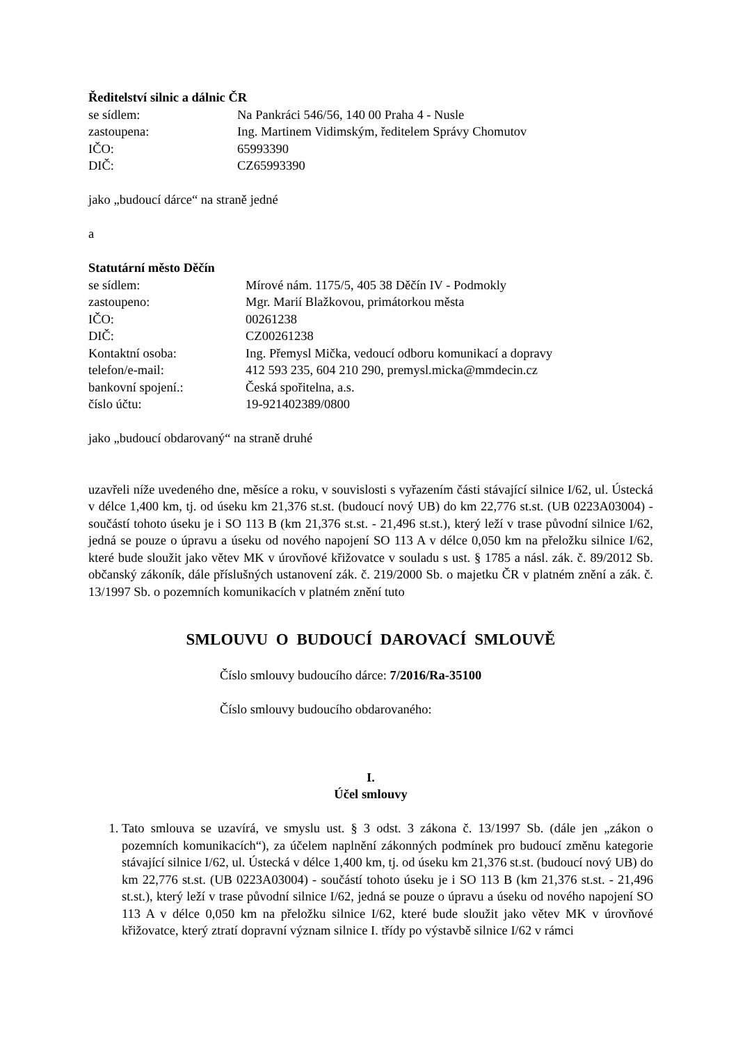Ředitelství silnic a dálnic ČR
se sídlem: Na Pankráci 546/56, 140 00 Praha 4 - Nusle
zastoupena: Ing. Martinem Vidimským, ředitelem Správy Chomutov
IČO: 65993390
DIČ: CZ65993390
jako „budoucí dárce“ na straně jedné
a
Statutární město Děčín
se sídlem: Mírové nám. 1175/5, 405 38 Děčín IV - Podmokly
zastoupeno: Mgr. Marií Blažkovou, primátorkou města
IČO: 00261238
DIČ: CZ00261238
Kontaktní osoba: Ing. Přemysl Mička, vedoucí odboru komunikací a dopravy
telefon/e-mail: 412 593 235, 604 210 290, premysl.micka@mmdecin.cz
bankovní spojení.: Česká spořitelna, a.s.
číslo účtu: 19-921402389/0800
jako „budoucí obdarovaný“ na straně druhé
uzavřeli níže uvedeného dne, měsíce a roku, v souvislosti s vyřazením části stávající silnice I/62, ul. Ústecká v délce 1,400 km, tj. od úseku km 21,376 st.st. (budoucí nový UB) do km 22,776 st.st. (UB 0223A03004) - součástí tohoto úseku je i SO 113 B (km 21,376 st.st. - 21,496 st.st.), který leží v trase původní silnice I/62, jedná se pouze o úpravu a úseku od nového napojení SO 113 A v délce 0,050 km na přeložku silnice I/62, které bude sloužit jako větev MK v úrovňové křižovatce v souladu s ust. § 1785 a násl. zák. č. 89/2012 Sb. občanský zákoník, dále příslušných ustanovení zák. č. 219/2000 Sb. o majetku ČR v platném znění a zák. č. 13/1997 Sb. o pozemních komunikacích v platném znění tuto
SMLOUVU O BUDOUCÍ DAROVACÍ SMLOUVĚ
Číslo smlouvy budoucího dárce: 7/2016/Ra-35100
Číslo smlouvy budoucího obdarovaného:
I.
Účel smlouvy
1. Tato smlouva se uzavírá, ve smyslu ust. § 3 odst. 3 zákona č. 13/1997 Sb. (dále jen „zákon o pozemních komunikacích“), za účelem naplnění zákonných podmínek pro budoucí změnu kategorie stávající silnice I/62, ul. Ústecká v délce 1,400 km, tj. od úseku km 21,376 st.st. (budoucí nový UB) do km 22,776 st.st. (UB 0223A03004) - součástí tohoto úseku je i SO 113 B (km 21,376 st.st. - 21,496 st.st.), který leží v trase původní silnice I/62, jedná se pouze o úpravu a úseku od nového napojení SO 113 A v délce 0,050 km na přeložku silnice I/62, které bude sloužit jako větev MK v úrovňové křižovatce, který ztratí dopravní význam silnice I. třídy po výstavbě silnice I/62 v rámci